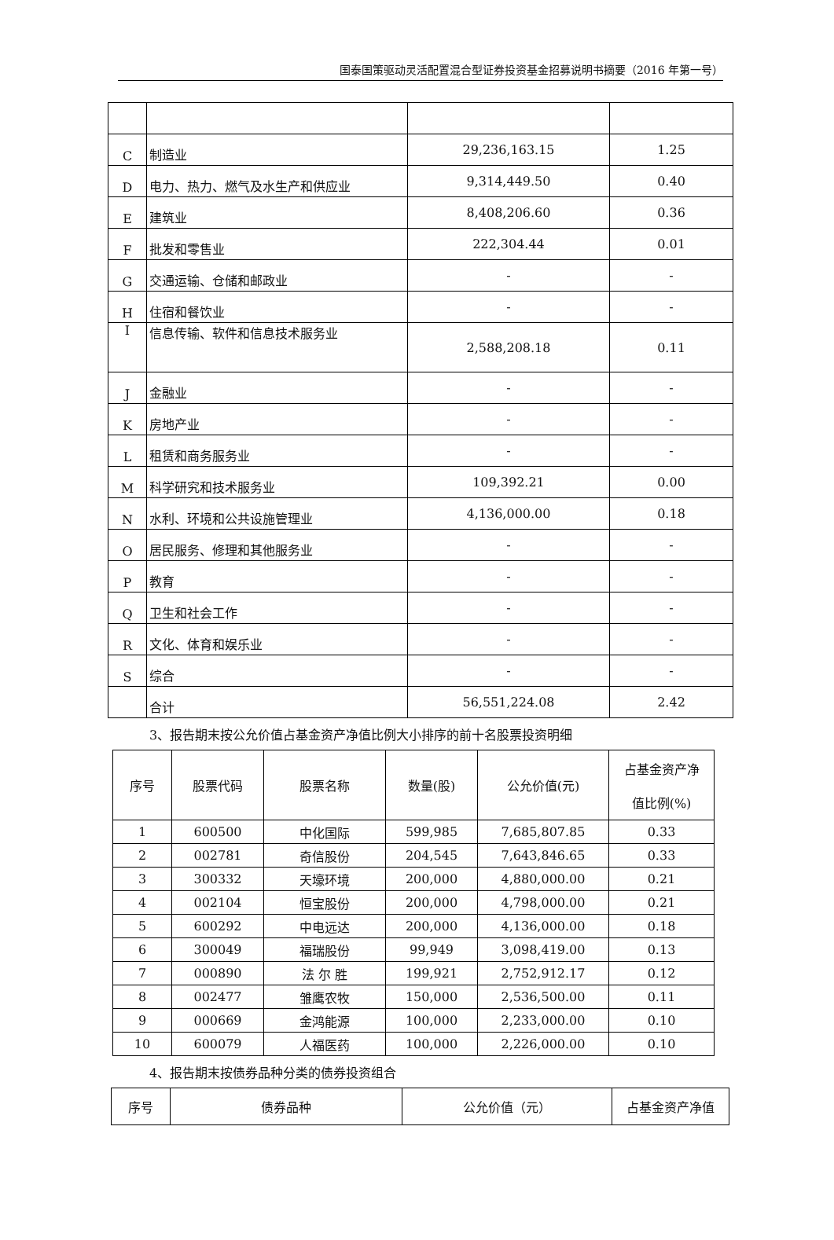国泰国策驱动灵活配置混合型证券投资基金招募说明书摘要（2016 年第一号）
| C | 制造业 | 29,236,163.15 | 1.25 |
| D | 电力、热力、燃气及水生产和供应业 | 9,314,449.50 | 0.40 |
| E | 建筑业 | 8,408,206.60 | 0.36 |
| F | 批发和零售业 | 222,304.44 | 0.01 |
| G | 交通运输、仓储和邮政业 | - | - |
| H | 住宿和餐饮业 | - | - |
| I | 信息传输、软件和信息技术服务业 | 2,588,208.18 | 0.11 |
| J | 金融业 | - | - |
| K | 房地产业 | - | - |
| L | 租赁和商务服务业 | - | - |
| M | 科学研究和技术服务业 | 109,392.21 | 0.00 |
| N | 水利、环境和公共设施管理业 | 4,136,000.00 | 0.18 |
| O | 居民服务、修理和其他服务业 | - | - |
| P | 教育 | - | - |
| Q | 卫生和社会工作 | - | - |
| R | 文化、体育和娱乐业 | - | - |
| S | 综合 | - | - |
| | 合计 | 56,551,224.08 | 2.42 |
3、报告期末按公允价值占基金资产净值比例大小排序的前十名股票投资明细
| 序号 | 股票代码 | 股票名称 | 数量(股) | 公允价值(元) | 占基金资产净 值比例(%) |
| --- | --- | --- | --- | --- | --- |
| 1 | 600500 | 中化国际 | 599,985 | 7,685,807.85 | 0.33 |
| 2 | 002781 | 奇信股份 | 204,545 | 7,643,846.65 | 0.33 |
| 3 | 300332 | 天壕环境 | 200,000 | 4,880,000.00 | 0.21 |
| 4 | 002104 | 恒宝股份 | 200,000 | 4,798,000.00 | 0.21 |
| 5 | 600292 | 中电远达 | 200,000 | 4,136,000.00 | 0.18 |
| 6 | 300049 | 福瑞股份 | 99,949 | 3,098,419.00 | 0.13 |
| 7 | 000890 | 法 尔 胜 | 199,921 | 2,752,912.17 | 0.12 |
| 8 | 002477 | 雏鹰农牧 | 150,000 | 2,536,500.00 | 0.11 |
| 9 | 000669 | 金鸿能源 | 100,000 | 2,233,000.00 | 0.10 |
| 10 | 600079 | 人福医药 | 100,000 | 2,226,000.00 | 0.10 |
4、报告期末按债券品种分类的债券投资组合
| 序号 | 债券品种 | 公允价值（元） | 占基金资产净值 |
| --- | --- | --- | --- |